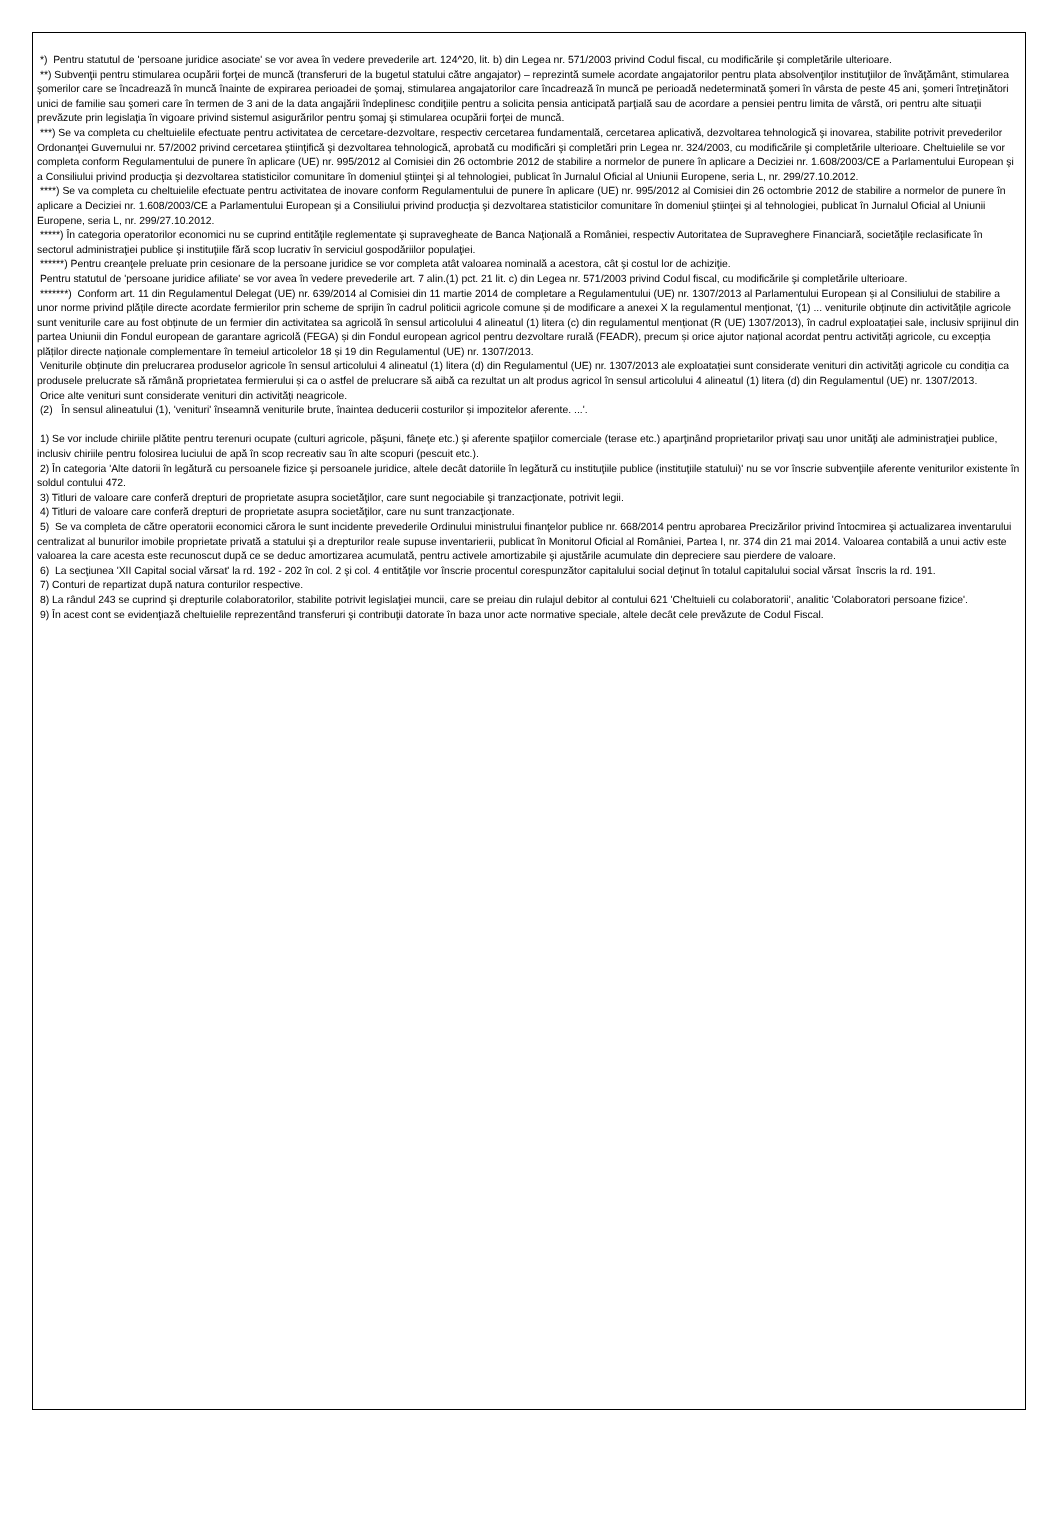*) Pentru statutul de 'persoane juridice asociate' se vor avea în vedere prevederile art. 124^20, lit. b) din Legea nr. 571/2003 privind Codul fiscal, cu modificările şi completările ulterioare.
**) Subvenţii pentru stimularea ocupării forţei de muncă (transferuri de la bugetul statului către angajator) – reprezintă sumele acordate angajatorilor pentru plata absolvenţilor instituţiilor de învăţământ, stimularea şomerilor care se încadrează în muncă înainte de expirarea perioadei de şomaj, stimularea angajatorilor care încadrează în muncă pe perioadă nedeterminată şomeri în vârsta de peste 45 ani, şomeri întreţinători unici de familie sau şomeri care în termen de 3 ani de la data angajării îndeplinesc condiţiile pentru a solicita pensia anticipată parţială sau de acordare a pensiei pentru limita de vârstă, ori pentru alte situaţii prevăzute prin legislaţia în vigoare privind sistemul asigurărilor pentru şomaj şi stimularea ocupării forţei de muncă.
***) Se va completa cu cheltuielile efectuate pentru activitatea de cercetare-dezvoltare, respectiv cercetarea fundamentală, cercetarea aplicativă, dezvoltarea tehnologică şi inovarea, stabilite potrivit prevederilor Ordonanţei Guvernului nr. 57/2002 privind cercetarea ştiinţifică şi dezvoltarea tehnologică, aprobată cu modificări şi completări prin Legea nr. 324/2003, cu modificările şi completările ulterioare. Cheltuielile se vor completa conform Regulamentului de punere în aplicare (UE) nr. 995/2012 al Comisiei din 26 octombrie 2012 de stabilire a normelor de punere în aplicare a Deciziei nr. 1.608/2003/CE a Parlamentului European şi a Consiliului privind producţia şi dezvoltarea statisticilor comunitare în domeniul ştiinţei şi al tehnologiei, publicat în Jurnalul Oficial al Uniunii Europene, seria L, nr. 299/27.10.2012.
****) Se va completa cu cheltuielile efectuate pentru activitatea de inovare conform Regulamentului de punere în aplicare (UE) nr. 995/2012 al Comisiei din 26 octombrie 2012 de stabilire a normelor de punere în aplicare a Deciziei nr. 1.608/2003/CE a Parlamentului European şi a Consiliului privind producţia şi dezvoltarea statisticilor comunitare în domeniul ştiinţei şi al tehnologiei, publicat în Jurnalul Oficial al Uniunii Europene, seria L, nr. 299/27.10.2012.
*****) În categoria operatorilor economici nu se cuprind entităţile reglementate şi supravegheate de Banca Naţională a României, respectiv Autoritatea de Supraveghere Financiară, societăţile reclasificate în sectorul administraţiei publice şi instituţiile fără scop lucrativ în serviciul gospodăriilor populaţiei.
******) Pentru creanţele preluate prin cesionare de la persoane juridice se vor completa atât valoarea nominală a acestora, cât şi costul lor de achiziţie.
Pentru statutul de 'persoane juridice afiliate' se vor avea în vedere prevederile art. 7 alin.(1) pct. 21 lit. c) din Legea nr. 571/2003 privind Codul fiscal, cu modificările şi completările ulterioare.
*******) Conform art. 11 din Regulamentul Delegat (UE) nr. 639/2014 al Comisiei din 11 martie 2014 de completare a Regulamentului (UE) nr. 1307/2013 al Parlamentului European și al Consiliului de stabilire a unor norme privind plățile directe acordate fermierilor prin scheme de sprijin în cadrul politicii agricole comune și de modificare a anexei X la regulamentul menționat, '(1) ... veniturile obținute din activitățile agricole sunt veniturile care au fost obținute de un fermier din activitatea sa agricolă în sensul articolului 4 alineatul (1) litera (c) din regulamentul menționat (R (UE) 1307/2013), în cadrul exploatației sale, inclusiv sprijinul din partea Uniunii din Fondul european de garantare agricolă (FEGA) și din Fondul european agricol pentru dezvoltare rurală (FEADR), precum și orice ajutor național acordat pentru activități agricole, cu excepția plăților directe naționale complementare în temeiul articolelor 18 și 19 din Regulamentul (UE) nr. 1307/2013.
Veniturile obținute din prelucrarea produselor agricole în sensul articolului 4 alineatul (1) litera (d) din Regulamentul (UE) nr. 1307/2013 ale exploatației sunt considerate venituri din activități agricole cu condiția ca produsele prelucrate să rămână proprietatea fermierului și ca o astfel de prelucrare să aibă ca rezultat un alt produs agricol în sensul articolului 4 alineatul (1) litera (d) din Regulamentul (UE) nr. 1307/2013.
Orice alte venituri sunt considerate venituri din activități neagricole.
(2) În sensul alineatului (1), 'venituri' înseamnă veniturile brute, înaintea deducerii costurilor și impozitelor aferente. ...'.
1) Se vor include chiriile plătite pentru terenuri ocupate (culturi agricole, păşuni, fâneţe etc.) şi aferente spaţiilor comerciale (terase etc.) aparţinând proprietarilor privaţi sau unor unităţi ale administraţiei publice, inclusiv chiriile pentru folosirea luciului de apă în scop recreativ sau în alte scopuri (pescuit etc.).
2) În categoria 'Alte datorii în legătură cu persoanele fizice şi persoanele juridice, altele decât datoriile în legătură cu instituţiile publice (instituţiile statului)' nu se vor înscrie subvenţiile aferente veniturilor existente în soldul contului 472.
3) Titluri de valoare care conferă drepturi de proprietate asupra societăţilor, care sunt negociabile şi tranzacţionate, potrivit legii.
4) Titluri de valoare care conferă drepturi de proprietate asupra societăţilor, care nu sunt tranzacţionate.
5) Se va completa de către operatorii economici cărora le sunt incidente prevederile Ordinului ministrului finanţelor publice nr. 668/2014 pentru aprobarea Precizărilor privind întocmirea şi actualizarea inventarului centralizat al bunurilor imobile proprietate privată a statului şi a drepturilor reale supuse inventarierii, publicat în Monitorul Oficial al României, Partea I, nr. 374 din 21 mai 2014. Valoarea contabilă a unui activ este valoarea la care acesta este recunoscut după ce se deduc amortizarea acumulată, pentru activele amortizabile şi ajustările acumulate din depreciere sau pierdere de valoare.
6) La secţiunea 'XII Capital social vărsat' la rd. 192 - 202 în col. 2 şi col. 4 entităţile vor înscrie procentul corespunzător capitalului social deţinut în totalul capitalului social vărsat înscris la rd. 191.
7) Conturi de repartizat după natura conturilor respective.
8) La rândul 243 se cuprind şi drepturile colaboratorilor, stabilite potrivit legislaţiei muncii, care se preiau din rulajul debitor al contului 621 'Cheltuieli cu colaboratorii', analitic 'Colaboratori persoane fizice'.
9) În acest cont se evidenţiază cheltuielile reprezentând transferuri şi contribuţii datorate în baza unor acte normative speciale, altele decât cele prevăzute de Codul Fiscal.